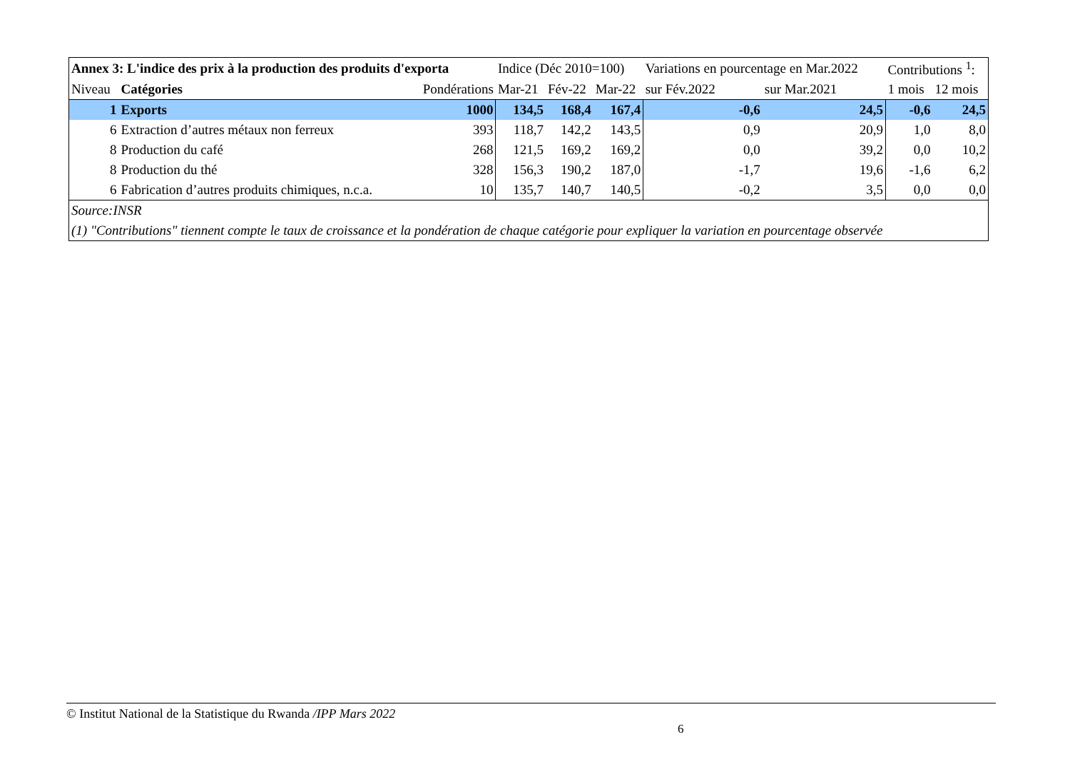| Annex 3: L'indice des prix à la production des produits d'exporta | | | Indice (Déc 2010=100) | | | Variations en pourcentage en Mar.2022 | | Contributions <sup>1</sup>: | |
| Niveau | Catégories | Pondérations | Mar-21 | Fév-22 | Mar-22 | sur Fév.2022 | sur Mar.2021 | 1 mois | 12 mois |
| 1 | Exports | 1000 | 134,5 | 168,4 | 167,4 | -0,6 | 24,5 | -0,6 | 24,5 |
| 6 | Extraction d’autres métaux non ferreux | 393 | 118,7 | 142,2 | 143,5 | 0,9 | 20,9 | 1,0 | 8,0 |
| 8 | Production du café | 268 | 121,5 | 169,2 | 169,2 | 0,0 | 39,2 | 0,0 | 10,2 |
| 8 | Production du thé | 328 | 156,3 | 190,2 | 187,0 | -1,7 | 19,6 | -1,6 | 6,2 |
| 6 | Fabrication d’autres produits chimiques, n.c.a. | 10 | 135,7 | 140,7 | 140,5 | -0,2 | 3,5 | 0,0 | 0,0 |
| Source:INSR | | | | | | | | | |
| (1) "Contributions" tiennent compte le taux de croissance et la pondération de chaque catégorie pour expliquer la variation en pourcentage observée | | | | | | | | | |
© Institut National de la Statistique du Rwanda /IPP Mars 2022
6